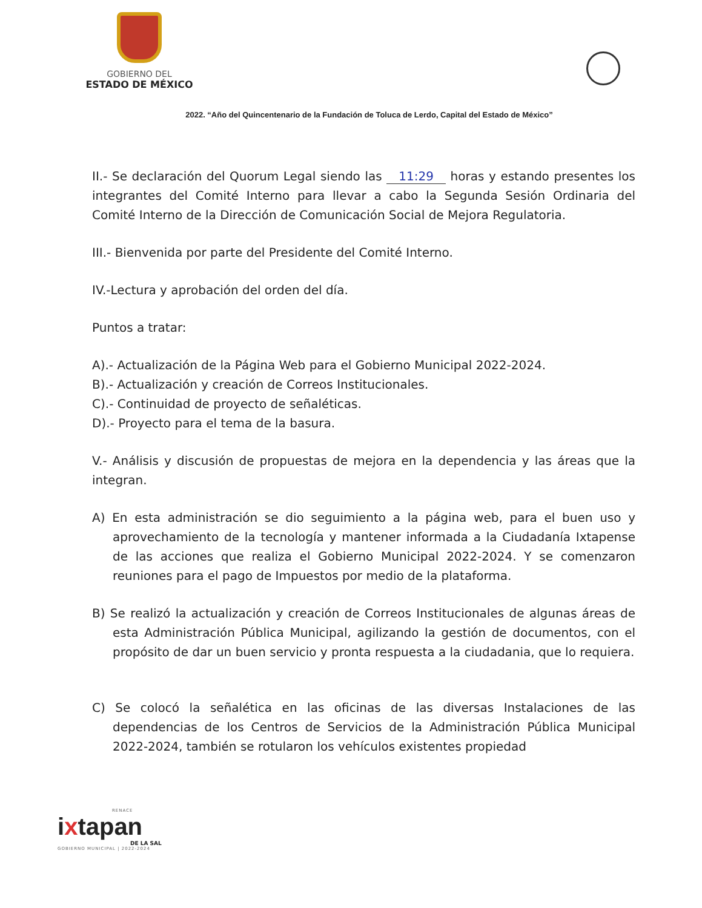GOBIERNO DEL
ESTADO DE MÉXICO
2022. “Año del Quincentenario de la Fundación de Toluca de Lerdo, Capital del Estado de México”
II.- Se declaración del Quorum Legal siendo las 11:29 horas y estando presentes los integrantes del Comité Interno para llevar a cabo la Segunda Sesión Ordinaria del Comité Interno de la Dirección de Comunicación Social de Mejora Regulatoria.
III.- Bienvenida por parte del Presidente del Comité Interno.
IV.-Lectura y aprobación del orden del día.
Puntos a tratar:
A).- Actualización de la Página Web para el Gobierno Municipal 2022-2024.
B).- Actualización y creación de Correos Institucionales.
C).- Continuidad de proyecto de señaléticas.
D).- Proyecto para el tema de la basura.
V.- Análisis y discusión de propuestas de mejora en la dependencia y las áreas que la integran.
A) En esta administración se dio seguimiento a la página web, para el buen uso y aprovechamiento de la tecnología y mantener informada a la Ciudadanía Ixtapense de las acciones que realiza el Gobierno Municipal 2022-2024. Y se comenzaron reuniones para el pago de Impuestos por medio de la plataforma.
B) Se realizó la actualización y creación de Correos Institucionales de algunas áreas de esta Administración Pública Municipal, agilizando la gestión de documentos, con el propósito de dar un buen servicio y pronta respuesta a la ciudadania, que lo requiera.
C) Se colocó la señalética en las oficinas de las diversas Instalaciones de las dependencias de los Centros de Servicios de la Administración Pública Municipal 2022-2024, también se rotularon los vehículos existentes propiedad
RENACE
ixtapan
DE LA SAL
GOBIERNO MUNICIPAL | 2022-2024